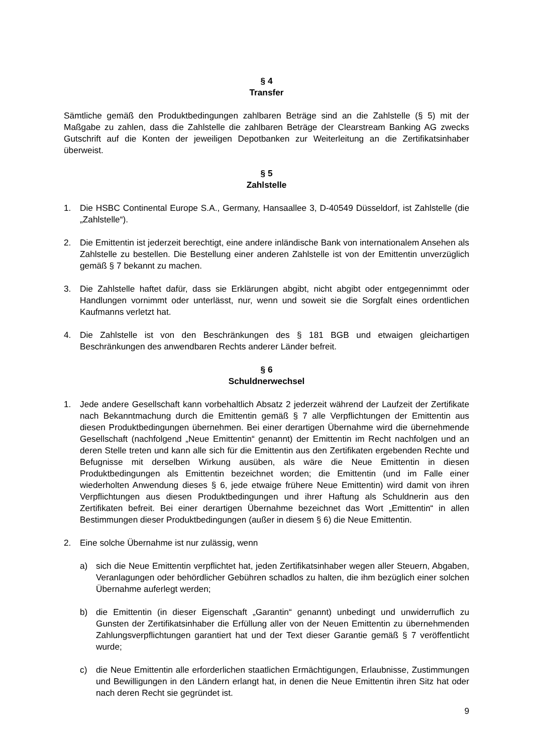§ 4
Transfer
Sämtliche gemäß den Produktbedingungen zahlbaren Beträge sind an die Zahlstelle (§ 5) mit der Maßgabe zu zahlen, dass die Zahlstelle die zahlbaren Beträge der Clearstream Banking AG zwecks Gutschrift auf die Konten der jeweiligen Depotbanken zur Weiterleitung an die Zertifikatsinhaber überweist.
§ 5
Zahlstelle
1. Die HSBC Continental Europe S.A., Germany, Hansaallee 3, D-40549 Düsseldorf, ist Zahlstelle (die „Zahlstelle“).
2. Die Emittentin ist jederzeit berechtigt, eine andere inländische Bank von internationalem Ansehen als Zahlstelle zu bestellen. Die Bestellung einer anderen Zahlstelle ist von der Emittentin unverzüglich gemäß § 7 bekannt zu machen.
3. Die Zahlstelle haftet dafür, dass sie Erklärungen abgibt, nicht abgibt oder entgegennimmt oder Handlungen vornimmt oder unterlässt, nur, wenn und soweit sie die Sorgfalt eines ordentlichen Kaufmanns verletzt hat.
4. Die Zahlstelle ist von den Beschränkungen des § 181 BGB und etwaigen gleichartigen Beschränkungen des anwendbaren Rechts anderer Länder befreit.
§ 6
Schuldnerwechsel
1. Jede andere Gesellschaft kann vorbehaltlich Absatz 2 jederzeit während der Laufzeit der Zertifikate nach Bekanntmachung durch die Emittentin gemäß § 7 alle Verpflichtungen der Emittentin aus diesen Produktbedingungen übernehmen. Bei einer derartigen Übernahme wird die übernehmende Gesellschaft (nachfolgend „Neue Emittentin“ genannt) der Emittentin im Recht nachfolgen und an deren Stelle treten und kann alle sich für die Emittentin aus den Zertifikaten ergebenden Rechte und Befugnisse mit derselben Wirkung ausüben, als wäre die Neue Emittentin in diesen Produktbedingungen als Emittentin bezeichnet worden; die Emittentin (und im Falle einer wiederholten Anwendung dieses § 6, jede etwaige frühere Neue Emittentin) wird damit von ihren Verpflichtungen aus diesen Produktbedingungen und ihrer Haftung als Schuldnerin aus den Zertifikaten befreit. Bei einer derartigen Übernahme bezeichnet das Wort „Emittentin“ in allen Bestimmungen dieser Produktbedingungen (außer in diesem § 6) die Neue Emittentin.
2. Eine solche Übernahme ist nur zulässig, wenn
a) sich die Neue Emittentin verpflichtet hat, jeden Zertifikatsinhaber wegen aller Steuern, Abgaben, Veranlagungen oder behördlicher Gebühren schadlos zu halten, die ihm bezüglich einer solchen Übernahme auferlegt werden;
b) die Emittentin (in dieser Eigenschaft „Garantin“ genannt) unbedingt und unwiderruflich zu Gunsten der Zertifikatsinhaber die Erfüllung aller von der Neuen Emittentin zu übernehmenden Zahlungsverpflichtungen garantiert hat und der Text dieser Garantie gemäß § 7 veröffentlicht wurde;
c) die Neue Emittentin alle erforderlichen staatlichen Ermächtigungen, Erlaubnisse, Zustimmungen und Bewilligungen in den Ländern erlangt hat, in denen die Neue Emittentin ihren Sitz hat oder nach deren Recht sie gegründet ist.
9